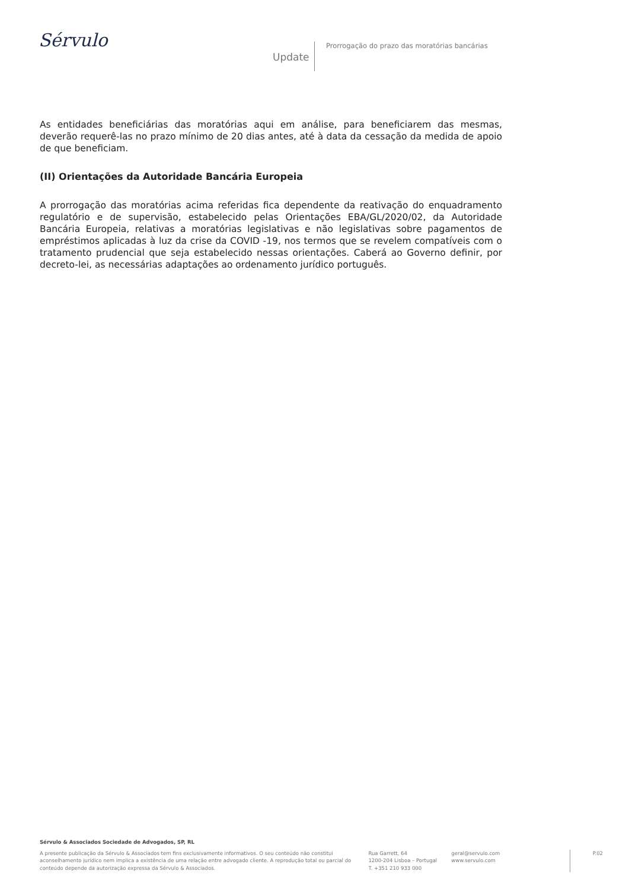Sérvulo
Update
Prorrogação do prazo das moratórias bancárias
As entidades beneficiárias das moratórias aqui em análise, para beneficiarem das mesmas, deverão requerê-las no prazo mínimo de 20 dias antes, até à data da cessação da medida de apoio de que beneficiam.
(II) Orientações da Autoridade Bancária Europeia
A prorrogação das moratórias acima referidas fica dependente da reativação do enquadramento regulatório e de supervisão, estabelecido pelas Orientações EBA/GL/2020/02, da Autoridade Bancária Europeia, relativas a moratórias legislativas e não legislativas sobre pagamentos de empréstimos aplicadas à luz da crise da COVID -19, nos termos que se revelem compatíveis com o tratamento prudencial que seja estabelecido nessas orientações. Caberá ao Governo definir, por decreto-lei, as necessárias adaptações ao ordenamento jurídico português.
Sérvulo & Associados Sociedade de Advogados, SP, RL
A presente publicação da Sérvulo & Associados tem fins exclusivamente informativos. O seu conteúdo não constitui aconselhamento jurídico nem implica a existência de uma relação entre advogado cliente. A reprodução total ou parcial do conteúdo depende da autorização expressa da Sérvulo & Associados.
Rua Garrett, 64
1200-204 Lisboa – Portugal
T. +351 210 933 000
geral@servulo.com
www.servulo.com
P.02